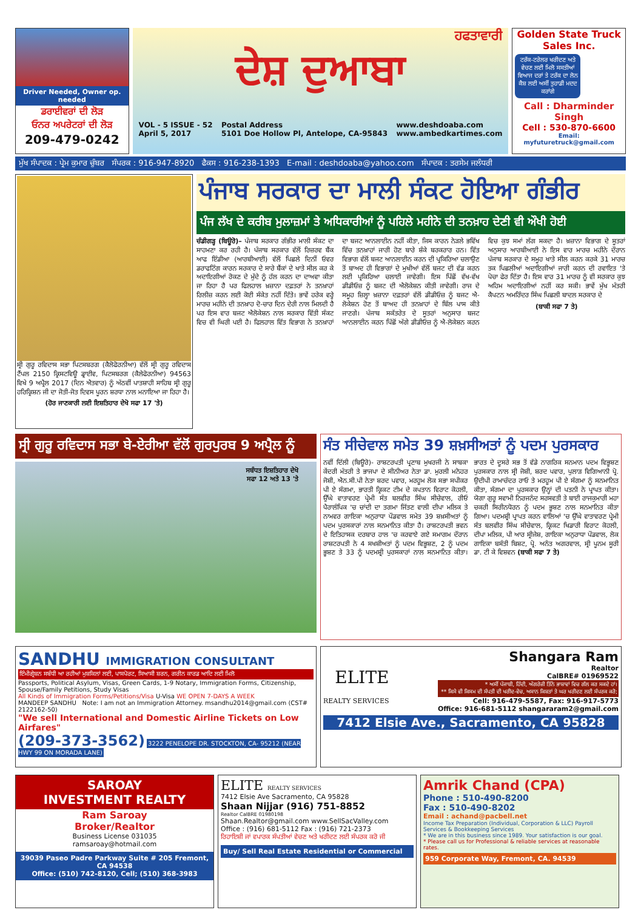Driver Needed, Owner op. needed
ਡਰਾਈਵਰਾਂ ਦੀ ਲੋੜ
ਓਨਰ ਅਪਰੇਟਰਾਂ ਦੀ ਲੋੜ
209-479-0242
ਹਫਤਾਵਾਰੀ
ਦੇਸ਼ ਦੁਆਬਾ
VOL - 5 ISSUE - 52
April 5, 2017
Postal Address
5101 Doe Hollow Pl, Antelope, CA-95843
www.deshdoaba.com
www.ambedkartimes.com
Golden State Truck Sales Inc.
ਟਰੱਕ-ਟਰੇਲਰ ਖਰੀਦਣ ਅਤੇ ਵੇਚਣ ਲਈ ਮਿਲੋ ਸਸਤੀਆਂ ਵਿਆਜ ਦਰਾਂ ਤੇ ਟਰੱਕ ਦਾ ਲੋਨ ਕੈਸ਼ ਲਈ ਅਸੀਂ ਤੁਹਾਡੀ ਮਦਦ ਕਰਾਂਗੇ
Call : Dharminder Singh
Cell : 530-870-6600
Email: myfuturetruck@gmail.com
ਮੁੱਖ ਸੰਪਾਦਕ : ਪ੍ਰੇਮ ਕੁਮਾਰ ਚੁੰਬਰ ਸੰਪਰਕ : 916-947-8920 ਫੈਕਸ : 916-238-1393 E-mail : deshdoaba@yahoo.com ਸੰਪਾਦਕ : ਤਰਸੇਮ ਜਲੰਧਰੀ
ਸ੍ਰੀ ਗੁਰੂ ਰਵਿਦਾਸ ਸਭਾ ਪਿਟਸਬਰਗ (ਕੈਲੋਫੋਰਨੀਆ) ਵੱਲੋਂ ਸ੍ਰੀ ਗੁਰੂ ਰਵਿਦਾਸ ਟੈਂਪਲ 2150 ਕ੍ਰਿਸਟਵਿਊ ਡ੍ਰਾਈਵ, ਪਿਟਸਬਰਗ (ਕੈਲੇਫੋਰਨੀਆ) 94563 ਵਿਖੇ 9 ਅਪ੍ਰੈਲ 2017 (ਦਿਨ ਐਤਵਾਰ) ਨੂੰ ਅੱਠਵੀਂ ਪਾਤਸ਼ਾਹੀ ਸਾਹਿਬ ਸ੍ਰੀ ਗੁਰੂ ਹਰਿਕ੍ਰਿਸ਼ਨ ਜੀ ਦਾ ਜੋਤੀ-ਜੋਤ ਦਿਵਸ ਪੂਰਨ ਸ਼ਰਧਾ ਨਾਲ ਮਨਾਇਆ ਜਾ ਰਿਹਾ ਹੈ।
(ਹੋਰ ਜਾਣਕਾਰੀ ਲਈ ਇਸ਼ਤਿਹਾਰ ਦੇਖੋ ਸਫਾ 17 'ਤੇ)
ਪੰਜਾਬ ਸਰਕਾਰ ਦਾ ਮਾਲੀ ਸੰਕਟ ਹੋਇਆ ਗੰਭੀਰ
ਪੰਜ ਲੱਖ ਦੇ ਕਰੀਬ ਮੁਲਾਜ਼ਮਾਂ ਤੇ ਅਧਿਕਾਰੀਆਂ ਨੂੰ ਪਹਿਲੇ ਮਹੀਨੇ ਦੀ ਤਨਖ਼ਾਹ ਦੇਣੀ ਵੀ ਔਖੀ ਹੋਈ
ਚੰਡੀਗੜ੍ਹ (ਬਿਊਰੋ)– ਪੰਜਾਬ ਸਰਕਾਰ ਗੰਭੀਰ ਮਾਲੀ ਸੰਕਟ ਦਾ ਸਾਹਮਣਾ ਕਰ ਰਹੀ ਹੈ। ਪੰਜਾਬ ਸਰਕਾਰ ਵੱਲੋਂ ਰਿਜ਼ਰਵ ਬੈਂਕ ਆਫ ਇੰਡੀਆ (ਆਰਬੀਆਈ) ਵੱਲੋਂ ਪਿਛਲੇ ਦਿਨੀਂ ਓਵਰ ਡਰਾਫਟਿੰਗ ਕਾਰਨ ਸਰਕਾਰ ਦੇ ਸਾਰੇ ਬੈਂਕਾਂ ਦੇ ਖਾਤੇ ਸੀਲ ਕਰ ਕੇ ਅਦਾਇਗੀਆਂ ਰੋਕਣ ਦੇ ਮੁੱਦੇ ਨੂੰ ਹੱਲ ਕਰਨ ਦਾ ਦਾਅਵਾ ਕੀਤਾ ਜਾ ਰਿਹਾ ਹੈ ਪਰ ਫਿਲਹਾਲ ਖ਼ਜ਼ਾਨਾ ਦਫ਼ਤਰਾਂ ਨੇ ਤਨਖ਼ਾਹਾਂ ਰਿਲੀਜ਼ ਕਰਨ ਲਈ ਕੋਈ ਸੰਕੇਤ ਨਹੀਂ ਦਿੱਤੇ। ਭਾਵੇਂ ਹਰੇਕ ਵਰ੍ਹੇ ਮਾਰਚ ਮਹੀਨੇ ਦੀ ਤਨਖ਼ਾਹ ਦੋ-ਚਾਰ ਦਿਨ ਦੇਰੀ ਨਾਲ ਮਿਲਦੀ ਹੈ ਪਰ ਇਸ ਵਾਰ ਬਜਟ ਐਲੋਕੇਸ਼ਨ ਨਾਲ ਸਰਕਾਰ ਵਿੱਤੀ ਸੰਕਟ ਵਿਚ ਵੀ ਘਿਰੀ ਪਈ ਹੈ। ਫਿਲਹਾਲ ਵਿੱਤ ਵਿਭਾਗ ਨੇ ਤਨਖ਼ਾਹਾਂ ਦਾ ਬਜਟ ਆਨਲਾਈਨ ਨਹੀਂ ਕੀਤਾ, ਜਿਸ ਕਾਰਨ ਨੇੜਲੇ ਭਵਿੱਖ ਵਿੱਚ ਤਨਖ਼ਾਹਾਂ ਜਾਰੀ ਹੋਣ ਬਾਰੇ ਸ਼ੰਕੇ ਬਰਕਰਾਰ ਹਨ। ਵਿੱਤ ਵਿਭਾਗ ਵੱਲੋਂ ਬਜਟ ਆਨਲਾਈਨ ਕਰਨ ਦੀ ਪ੍ਰਕਿਰਿਆ ਚਲਾਉਣ ਤੋਂ ਬਾਅਦ ਹੀ ਵਿਭਾਗਾਂ ਦੇ ਮੁਖੀਆਂ ਵੱਲੋਂ ਬਜਟ ਦੀ ਵੰਡ ਕਰਨ ਲਈ ਪ੍ਰਕਿਰਿਆ ਚਲਾਈ ਜਾਵੇਗੀ। ਇਸ ਪਿੱਛੋਂ ਵੱਖ-ਵੱਖ ਡੀਡੀਓਜ਼ ਨੂੰ ਬਜਟ ਦੀ ਐਲੋਕੇਸ਼ਨ ਕੀਤੀ ਜਾਵੇਗੀ। ਰਾਜ ਦੇ ਸਮੂਹ ਜ਼ਿਲ੍ਹਾ ਖ਼ਜ਼ਾਨਾ ਦਫ਼ਤਰਾਂ ਵੱਲੋਂ ਡੀਡੀਓਜ਼ ਨੂੰ ਬਜਟ ਐ-ਲੋਕੇਸ਼ਨ ਹੋਣ ਤੋਂ ਬਾਅਦ ਹੀ ਤਨਖ਼ਾਹਾਂ ਦੇ ਬਿੱਲ ਪਾਸ ਕੀਤੇ ਜਾਣਗੇ। ਪੰਜਾਬ ਸਕੱਤਰੇਤ ਦੇ ਸੂਤਰਾਂ ਅਨੁਸਾਰ ਬਜਟ ਆਨਲਾਈਨ ਕਰਨ ਪਿੱਛੋਂ ਅੱਗੇ ਡੀਡੀਓਜ਼ ਨੂੰ ਐ-ਲੋਕੇਸ਼ਨ ਕਰਨ ਵਿਚ ਕੁਝ ਸਮਾਂ ਲੱਗ ਸਕਦਾ ਹੈ। ਖ਼ਜ਼ਾਨਾ ਵਿਭਾਗ ਦੇ ਸੂਤਰਾਂ ਅਨੁਸਾਰ ਆਰਬੀਆਈ ਨੇ ਇਸ ਵਾਰ ਮਾਰਚ ਮਹੀਨੇ ਦੌਰਾਨ ਪੰਜਾਬ ਸਰਕਾਰ ਦੇ ਸਮੂਹ ਖਾਤੇ ਸੀਲ ਕਰਨ ਕਰਕੇ 31 ਮਾਰਚ ਤਕ ਪਿਛਲੀਆਂ ਅਦਾਇਗੀਆਂ ਜਾਰੀ ਕਰਨ ਦੀ ਰਵਾਇਤ 'ਤੇ ਪੋਚਾ ਫੇਰ ਦਿੱਤਾ ਹੈ। ਇਸ ਵਾਰ 31 ਮਾਰਚ ਨੂੰ ਵੀ ਸਰਕਾਰ ਕੁਝ ਅਹਿਮ ਅਦਾਇਗੀਆਂ ਨਹੀਂ ਕਰ ਸਕੀ। ਭਾਵੇਂ ਮੁੱਖ ਮੰਤਰੀ ਕੈਪਟਨ ਅਮਰਿੰਦਰ ਸਿੰਘ ਪਿਛਲੀ ਬਾਦਲ ਸਰਕਾਰ ਦੇ
(ਬਾਕੀ ਸਫਾ 7 ਤੇ)
ਸ੍ਰੀ ਗੁਰੂ ਰਵਿਦਾਸ ਸਭਾ ਬੇ-ਏਰੀਆ ਵੱਲੋਂ ਗੁਰਪੁਰਬ 9 ਅਪ੍ਰੈਲ ਨੂੰ
ਸਬੰਧਤ ਇਸ਼ਤਿਹਾਰ ਦੇਖੋ
ਸਫਾ 12 ਅਤੇ 13 'ਤੇ
ਸੰਤ ਸੀਚੇਵਾਲ ਸਮੇਤ 39 ਸ਼ਖ਼ਸੀਅਤਾਂ ਨੂੰ ਪਦਮ ਪੁਰਸਕਾਰ
ਨਵੀਂ ਦਿੱਲੀ (ਬਿਊਰੋ)- ਰਾਸ਼ਟਰਪਤੀ ਪ੍ਰਣਾਬ ਮੁਖਰਜੀ ਨੇ ਸਾਬਕਾ ਕੇਂਦਰੀ ਮੰਤਰੀ ਤੇ ਭਾਜਪਾ ਦੇ ਸੀਨੀਅਰ ਨੇਤਾ ਡਾ. ਮੁਰਲੀ ਮਨੋਹਰ ਜੋਸ਼ੀ, ਐਨ.ਸੀ.ਪੀ ਨੇਤਾ ਸ਼ਰਦ ਪਵਾਰ, ਮਰਹੂਮ ਲੋਕ ਸਭਾ ਸਪੀਕਰ ਪੀ ਏ ਸੰਗਮਾ, ਭਾਰਤੀ ਕ੍ਰਿਕਟ ਟੀਮ ਦੇ ਕਪਤਾਨ ਵਿਰਾਟ ਕੋਹਲੀ, ਉੱਘੇ ਵਾਤਾਵਰਣ ਪ੍ਰੇਮੀ ਸੰਤ ਬਲਵੀਰ ਸਿੰਘ ਸੀਚੇਵਾਲ, ਰੀਓ ਪੈਰਾਲੰਪਿਕ 'ਚ ਚਾਂਦੀ ਦਾ ਤਗਮਾ ਜਿੱਤਣ ਵਾਲੀ ਦੀਪਾ ਮਲਿਕ ਤੇ ਨਾਮਵਰ ਗਾਇਕਾ ਅਨੁਰਾਧਾ ਪੌਡਵਾਲ ਸਮੇਤ 39 ਸ਼ਖ਼ਸੀਅਤਾਂ ਨੂੰ ਪਦਮ ਪੁਰਸਕਾਰਾਂ ਨਾਲ ਸਨਮਾਨਿਤ ਕੀਤਾ ਹੈ। ਰਾਸ਼ਟਰਪਤੀ ਭਵਨ ਦੇ ਇਤਿਹਾਸਕ ਦਰਬਾਰ ਹਾਲ 'ਚ ਕਰਵਾਏ ਗਏ ਸਮਾਗਮ ਦੌਰਾਨ ਰਾਸ਼ਟਰਪਤੀ ਨੇ 4 ਸਖਸ਼ੀਅਤਾਂ ਨੂੰ ਪਦਮ ਵਿਭੂਸ਼ਣ, 2 ਨੂੰ ਪਦਮ ਭੂਸ਼ਣ ਤੇ 33 ਨੂੰ ਪਦਮਸ਼੍ਰੀ ਪੁਰਸਕਾਰਾਂ ਨਾਲ ਸਨਮਾਨਿਤ ਕੀਤਾ। ਭਾਰਤ ਦੇ ਦੂਸਰੇ ਸਭ ਤੋਂ ਵੱਡੇ ਨਾਗਰਿਕ ਸਨਮਾਨ ਪਦਮ ਵਿਭੂਸ਼ਣ ਪੁਰਸਕਾਰ ਨਾਲ ਸ੍ਰੀ ਜੋਸ਼ੀ, ਸ਼ਰਦ ਪਵਾਰ, ਪੁਲਾੜ ਵਿਗਿਆਨੀ ਪ੍ਰੋ. ਉਦੀਪੀ ਰਾਮਾਚੰਦਰ ਰਾਓ ਤੇ ਮਰਹੂਮ ਪੀ ਏ ਸੰਗਮਾ ਨੂੰ ਸਨਮਾਨਿਤ ਕੀਤਾ, ਸੰਗਮਾ ਦਾ ਪੁਰਸਕਾਰ ਉਨ੍ਹਾਂ ਦੀ ਪਤਨੀ ਨੇ ਪ੍ਰਾਪਤ ਕੀਤਾ। ਯੋਗਾ ਗੁਰੂ ਸਵਾਮੀ ਨਿਰਜਨੰਦ ਸਰਸਵਤੀ ਤੇ ਬਾਈ ਰਾਜਕੁਮਾਰੀ ਮਹਾ ਚਕਰੀ ਸਿਰੀਨਧੋਰਨ ਨੂੰ ਪਦਮ ਭੂਸ਼ਣ ਨਾਲ ਸਨਮਾਨਿਤ ਕੀਤਾ ਗਿਆ। ਪਦਮਸ਼੍ਰੀ ਪ੍ਰਾਪਤ ਕਰਨ ਵਾਲਿਆਂ 'ਚ ਉੱਘੇ ਵਾਤਾਵਰਣ ਪ੍ਰੇਮੀ ਸੰਤ ਬਲਵੀਰ ਸਿੰਘ ਸੀਚੇਵਾਲ, ਕ੍ਰਿਕਟ ਖਿਡਾਰੀ ਵਿਰਾਟ ਕੋਹਲੀ, ਦੀਪਾ ਮਲਿਕ, ਪੀ ਆਰ ਸ੍ਰੀਜੇਸ਼, ਗਾਇਕਾ ਅਨੁਰਾਧਾ ਪੌਡਵਾਲ, ਲੋਕ ਗਾਇਕਾ ਬਸੰਤੀ ਬਿਸ਼ਟ, ਪ੍ਰੋ. ਅਨੰਤ ਅਗਰਵਾਲ, ਸ੍ਰੀ ਪੂਨਮ ਸੂਰੀ ਡਾ. ਟੀ ਕੇ ਵਿਸ਼ਵਨ (ਬਾਕੀ ਸਫਾ 7 ਤੇ)
SANDHU IMMIGRATION CONSULTANT
ਇੰਮੀਗ੍ਰੇਸ਼ਨ ਸਬੰਧੀ ਆ ਰਹੀਆਂ ਮੁਸ਼ਕਿਲਾਂ ਲਈ, ਪਾਸਪੋਰਟ, ਸਿਆਸੀ ਸ਼ਰਨ, ਗਰੀਨ ਕਾਰਡ ਆਦਿ ਲਈ ਮਿਲੋ
Passports, Political Asylum, Visas, Green Cards, 1-9 Notary, Immigration Forms, Citizenship, Spouse/Family Petitions, Study Visas
All Kinds of Immigration Forms/Petitions/Visa U-Visa WE OPEN 7-DAYS A WEEK
MANDEEP SANDHU Note: I am not an Immigration Attorney. msandhu2014@gmail.com (CST# 2122162-50)
"We sell International and Domestic Airline Tickets on Low Airfares"
(209-373-3562) 3222 PENELOPE DR. STOCKTON, CA- 95212 (NEAR HWY 99 ON MORADA LANE)
ELITE
REALTY SERVICES
Shangara Ram
Realtor
CalBRE# 01969522
* ਅਸੀਂ ਪੰਜਾਬੀ, ਹਿੰਦੀ, ਅੰਗਰੇਜ਼ੀ ਤਿੰਨੇ ਭਾਸ਼ਾਵਾਂ ਵਿਚ ਗੱਲ ਕਰ ਸਕਦੇ ਹਾਂ।
** ਕਿਸੇ ਵੀ ਕਿਸਮ ਦੀ ਸੰਪਤੀ ਦੀ ਖਰੀਦ-ਵੇਚ, ਅਸਾਨ ਕਿਸ਼ਤਾਂ ਤੇ ਘਰ ਖਰੀਦਣ ਲਈ ਸੰਪਰਕ ਕਰੋ;
Cell: 916-479-5587, Fax: 916-917-5773
Office: 916-681-5112 shangararam2@gmail.com
7412 Elsie Ave., Sacramento, CA 95828
SAROAY
INVESTMENT REALTY
Ram Saroay
Broker/Realtor
Business License 031035
ramsaroay@hotmail.com
39039 Paseo Padre Parkway Suite # 205 Fremont, CA 94538
Office: (510) 742-8120, Cell; (510) 368-3983
ELITE REALTY SERVICES
7412 Elsie Ave Sacramento, CA 95828
Shaan Nijjar (916) 751-8852
Realtor CalBRE 01980198
Shaan.Realtor@gmail.com www.SellSacValley.com
Office : (916) 681-5112 Fax : (916) 721-2373
ਰਿਹਾਇਸ਼ੀ ਜਾਂ ਵਪਾਰਕ ਸੰਪਤੀਆਂ ਵੇਚਣ ਅਤੇ ਖਰੀਦਣ ਲਈ ਸੰਪਰਕ ਕਰੋ ਜੀ
Buy/ Sell Real Estate Residential or Commercial
Amrik Chand (CPA)
Phone : 510-490-8200
Fax : 510-490-8202
Email : achand@pacbell.net
Income Tax Preparation (Individual, Corporation & LLC) Payroll Services & Bookkeeping Services
* We are in this business since 1989. Your satisfaction is our goal.
* Please call us for Professional & reliable services at reasonable rates.
959 Corporate Way, Fremont, CA. 94539